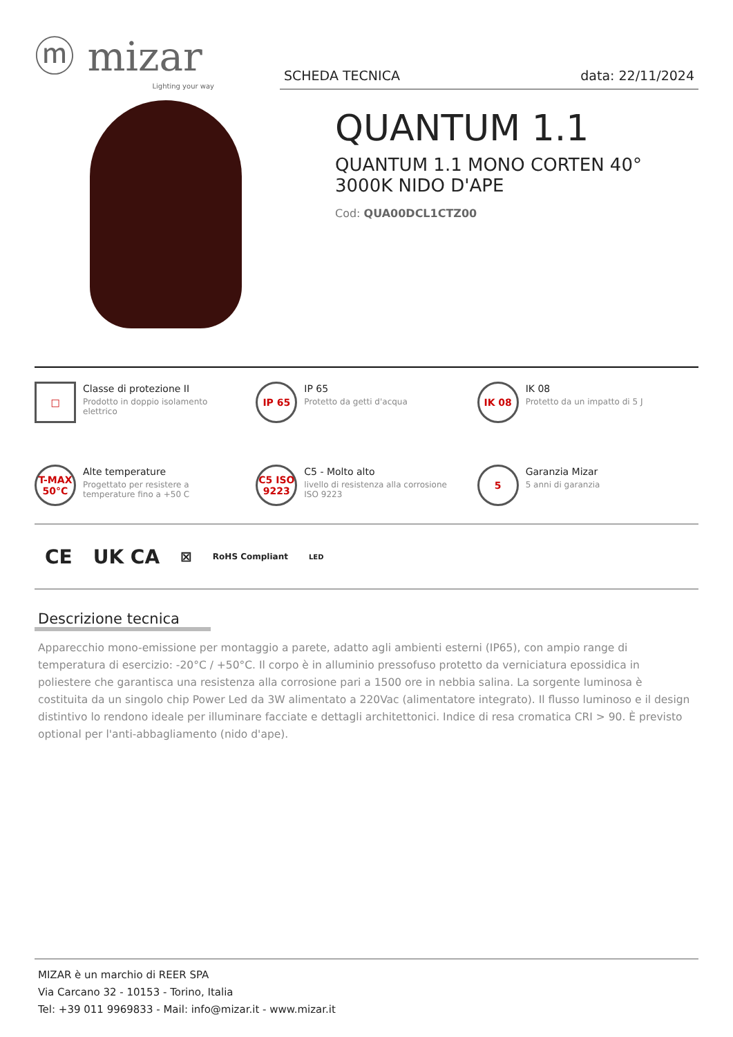ⓜ mizar
Lighting your way
SCHEDA TECNICA data: 22/11/2024
QUANTUM 1.1
QUANTUM 1.1 MONO CORTEN 40°
3000K NIDO D'APE
Cod: QUA00DCL1CTZ00
□
Classe di protezione II
Prodotto in doppio isolamento elettrico
IP 65
IP 65
Protetto da getti d'acqua
IK 08
IK 08
Protetto da un impatto di 5 J
T-MAX 50°C
Alte temperature
Progettato per resistere a temperature fino a +50 C
C5 ISO 9223
C5 - Molto alto
livello di resistenza alla corrosione ISO 9223
5
Garanzia Mizar
5 anni di garanzia
CE UK CA ⊠ RoHS Compliant LED
Descrizione tecnica
Apparecchio mono-emissione per montaggio a parete, adatto agli ambienti esterni (IP65), con ampio range di temperatura di esercizio: -20°C / +50°C. Il corpo è in alluminio pressofuso protetto da verniciatura epossidica in poliestere che garantisca una resistenza alla corrosione pari a 1500 ore in nebbia salina. La sorgente luminosa è costituita da un singolo chip Power Led da 3W alimentato a 220Vac (alimentatore integrato). Il flusso luminoso e il design distintivo lo rendono ideale per illuminare facciate e dettagli architettonici. Indice di resa cromatica CRI > 90. È previsto optional per l'anti-abbagliamento (nido d'ape).
MIZAR è un marchio di REER SPA
Via Carcano 32 - 10153 - Torino, Italia
Tel: +39 011 9969833 - Mail: info@mizar.it - www.mizar.it